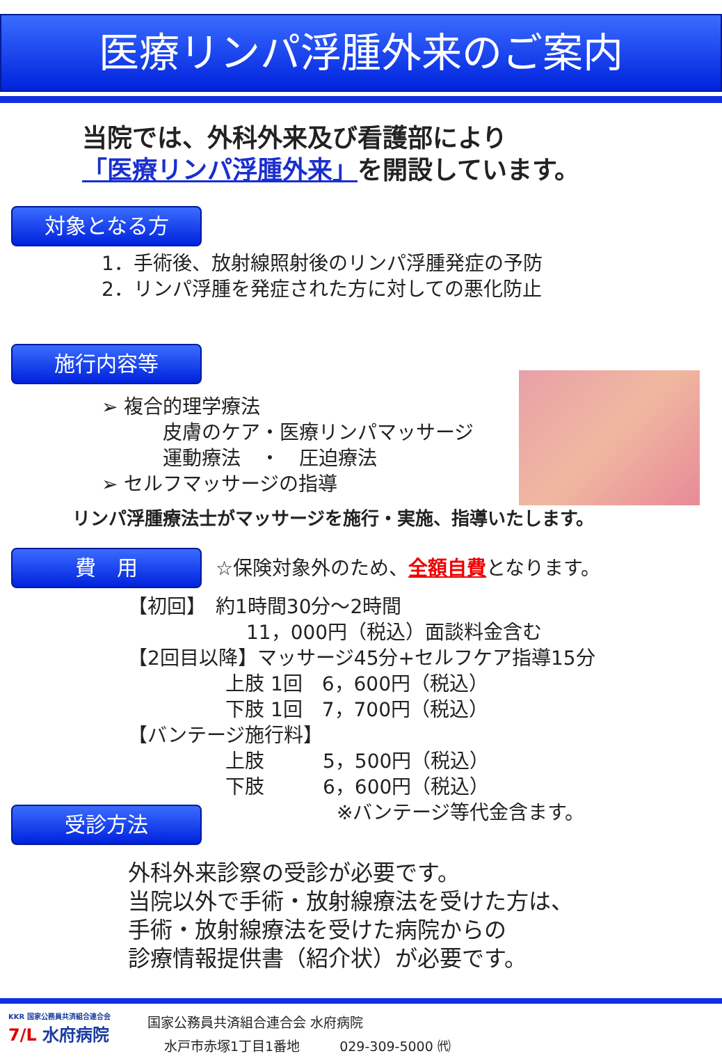医療リンパ浮腫外来のご案内
当院では、外科外来及び看護部により
「医療リンパ浮腫外来」を開設しています。
対象となる方
1．手術後、放射線照射後のリンパ浮腫発症の予防
2．リンパ浮腫を発症された方に対しての悪化防止
施行内容等
➢ 複合的理学療法
皮膚のケア・医療リンパマッサージ
運動療法　・　圧迫療法
➢ セルフマッサージの指導
リンパ浮腫療法士がマッサージを施行・実施、指導いたします。
費　用
☆保険対象外のため、全額自費となります。
【初回】　約1時間30分～2時間
11，000円（税込）面談料金含む
【2回目以降】マッサージ45分+セルフケア指導15分
上肢 1回　6，600円（税込）
下肢 1回　7，700円（税込）
【バンテージ施行料】
上肢　　　5，500円（税込）
下肢　　　6，600円（税込）
※バンテージ等代金含ます。
受診方法
外科外来診察の受診が必要です。
当院以外で手術・放射線療法を受けた方は、
手術・放射線療法を受けた病院からの
診療情報提供書（紹介状）が必要です。
KKR 国家公務員共済組合連合会
7/L 水府病院
国家公務員共済組合連合会 水府病院
水戸市赤塚1丁目1番地　　　029-309-5000 ㈹